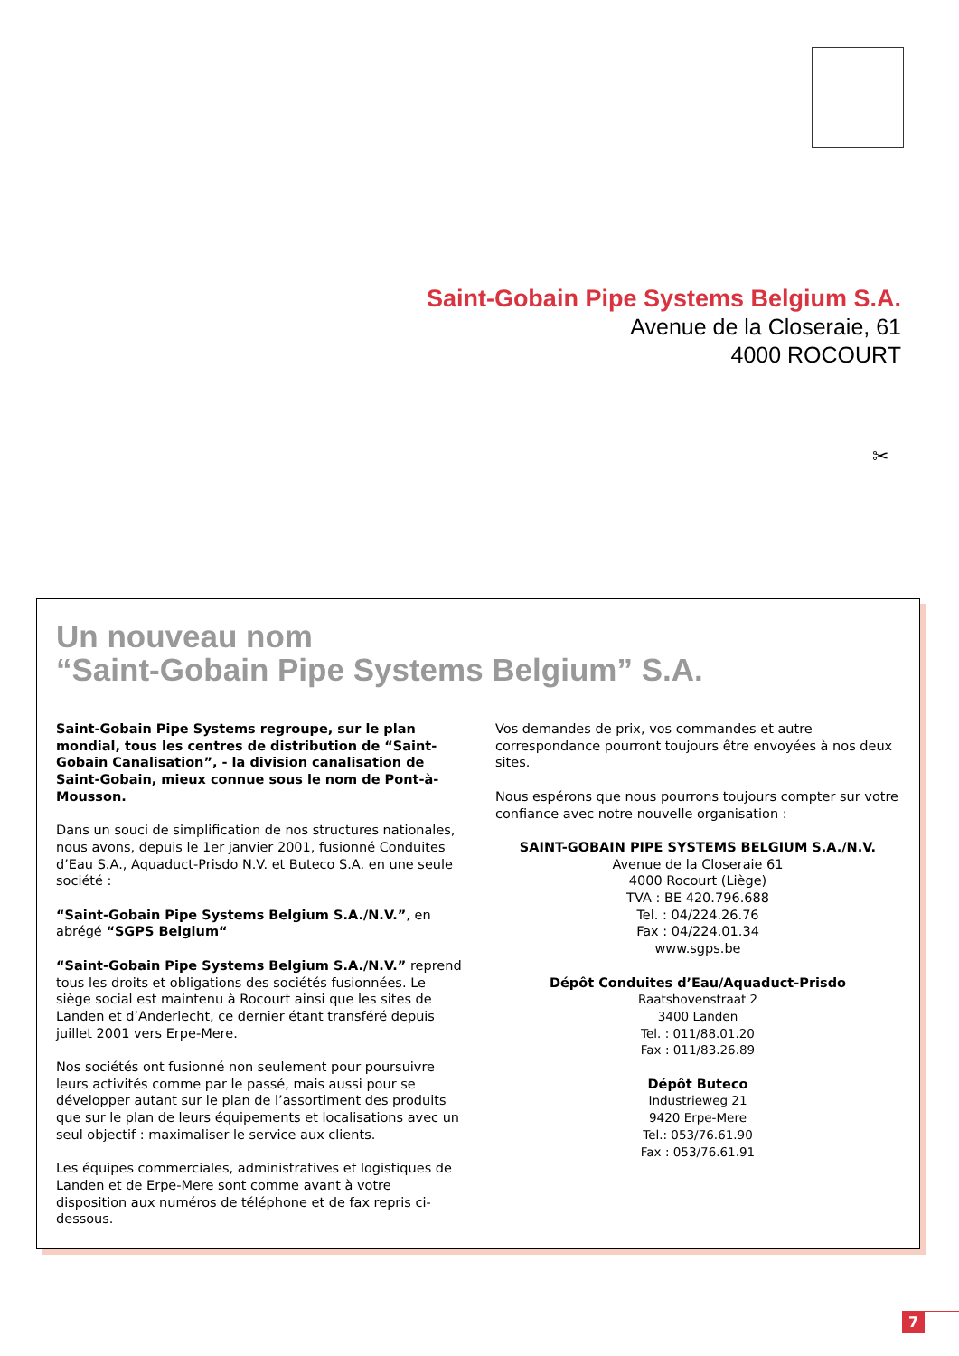Saint-Gobain Pipe Systems Belgium S.A.
Avenue de la Closeraie, 61
4000 ROCOURT
✂
Un nouveau nom
“Saint-Gobain Pipe Systems Belgium” S.A.
Saint-Gobain Pipe Systems regroupe, sur le plan mondial, tous les centres de distribution de “Saint-Gobain Canalisation”, - la division canalisation de Saint-Gobain, mieux connue sous le nom de Pont-à-Mousson.
Dans un souci de simplification de nos structures nationales, nous avons, depuis le 1er janvier 2001, fusionné Conduites d’Eau S.A., Aquaduct-Prisdo N.V. et Buteco S.A. en une seule société :
“Saint-Gobain Pipe Systems Belgium S.A./N.V.”, en abrégé “SGPS Belgium“
“Saint-Gobain Pipe Systems Belgium S.A./N.V.” reprend tous les droits et obligations des sociétés fusionnées. Le siège social est maintenu à Rocourt ainsi que les sites de Landen et d’Anderlecht, ce dernier étant transféré depuis juillet 2001 vers Erpe-Mere.
Nos sociétés ont fusionné non seulement pour poursuivre leurs activités comme par le passé, mais aussi pour se développer autant sur le plan de l’assortiment des produits que sur le plan de leurs équipements et localisations avec un seul objectif : maximaliser le service aux clients.
Les équipes commerciales, administratives et logistiques de Landen et de Erpe-Mere sont comme avant à votre disposition aux numéros de téléphone et de fax repris ci-dessous.
Vos demandes de prix, vos commandes et autre correspondance pourront toujours être envoyées à nos deux sites.
Nous espérons que nous pourrons toujours compter sur votre confiance avec notre nouvelle organisation :
SAINT-GOBAIN PIPE SYSTEMS BELGIUM S.A./N.V.
Avenue de la Closeraie 61
4000 Rocourt (Liège)
TVA : BE 420.796.688
Tel. : 04/224.26.76
Fax : 04/224.01.34
www.sgps.be
Dépôt Conduites d’Eau/Aquaduct-Prisdo
Raatshovenstraat 2
3400 Landen
Tel. : 011/88.01.20
Fax : 011/83.26.89
Dépôt Buteco
Industrieweg 21
9420 Erpe-Mere
Tel.: 053/76.61.90
Fax : 053/76.61.91
7